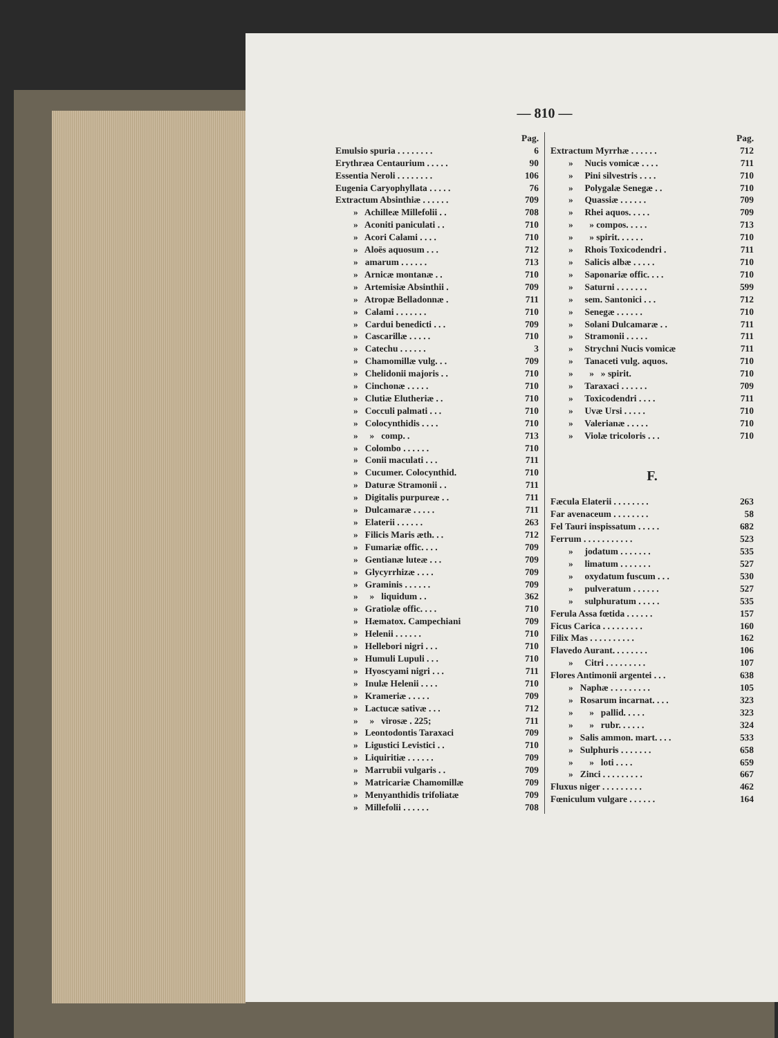— 810 —
Pag.
Emulsio spuria . . . . . . . . 6
Erythræa Centaurium . . . . . 90
Essentia Neroli . . . . . . . . 106
Eugenia Caryophyllata . . . . . 76
Extractum Absinthiæ . . . . . . 709
» Achilleæ Millefolii . . 708
» Aconiti paniculati . . 710
» Acori Calami . . . . 710
» Aloës aquosum . . . 712
» amarum . . . . . . 713
» Arnicæ montanæ . . 710
» Artemisiæ Absinthii . 709
» Atropæ Belladonnæ . 711
» Calami . . . . . . . 710
» Cardui benedicti . . . 709
» Cascarillæ . . . . . 710
» Catechu . . . . . . 3
» Chamomillæ vulg. . . 709
» Chelidonii majoris . . 710
» Cinchonæ . . . . . 710
» Clutiæ Elutheriæ . . 710
» Cocculi palmati . . . 710
» Colocynthidis . . . . 710
» » comp. . 713
» Colombo . . . . . . 710
» Conii maculati . . . 711
» Cucumer. Colocynthid. 710
» Daturæ Stramonii . . 711
» Digitalis purpureæ . . 711
» Dulcamaræ . . . . . 711
» Elaterii . . . . . . 263
» Filicis Maris æth. . . 712
» Fumariæ offic. . . . 709
» Gentianæ luteæ . . . 709
» Glycyrrhizæ . . . . 709
» Graminis . . . . . . 709
» » liquidum . . 362
» Gratiolæ offic. . . . 710
» Hæmatox. Campechiani 709
» Helenii . . . . . . 710
» Hellebori nigri . . . 710
» Humuli Lupuli . . . 710
» Hyoscyami nigri . . . 711
» Inulæ Helenii . . . . 710
» Krameriæ . . . . . 709
» Lactucæ sativæ . . . 712
» » virosæ . 225; 711
» Leontodontis Taraxaci 709
» Ligustici Levistici . . 710
» Liquiritiæ . . . . . . 709
» Marrubii vulgaris . . 709
» Matricariæ Chamomillæ 709
» Menyanthidis trifoliatæ 709
» Millefolii . . . . . . 708
Pag.
Extractum Myrrhæ . . . . . . 712
» Nucis vomicæ . . . . 711
» Pini silvestris . . . . 710
» Polygalæ Senegæ . . 710
» Quassiæ . . . . . . 709
» Rhei aquos. . . . . 709
» » compos. . . . . 713
» » spirit. . . . . . 710
» Rhois Toxicodendri . 711
» Salicis albæ . . . . . 710
» Saponariæ offic. . . . 710
» Saturni . . . . . . . 599
» sem. Santonici . . . 712
» Senegæ . . . . . . 710
» Solani Dulcamaræ . . 711
» Stramonii . . . . . 711
» Strychni Nucis vomicæ 711
» Tanaceti vulg. aquos. 710
» » » spirit. 710
» Taraxaci . . . . . . 709
» Toxicodendri . . . . 711
» Uvæ Ursi . . . . . 710
» Valerianæ . . . . . 710
» Violæ tricoloris . . . 710
F.
Fæcula Elaterii . . . . . . . . 263
Far avenaceum . . . . . . . . 58
Fel Tauri inspissatum . . . . . 682
Ferrum . . . . . . . . . . . 523
» jodatum . . . . . . . 535
» limatum . . . . . . . 527
» oxydatum fuscum . . . 530
» pulveratum . . . . . . 527
» sulphuratum . . . . . 535
Ferula Assa fœtida . . . . . . 157
Ficus Carica . . . . . . . . . 160
Filix Mas . . . . . . . . . . 162
Flavedo Aurant. . . . . . . . 106
» Citri . . . . . . . . . 107
Flores Antimonii argentei . . . 638
» Naphæ . . . . . . . . . 105
» Rosarum incarnat. . . . 323
» » pallid. . . . . 323
» » rubr. . . . . . 324
» Salis ammon. mart. . . . 533
» Sulphuris . . . . . . . 658
» » loti . . . . 659
» Zinci . . . . . . . . . 667
Fluxus niger . . . . . . . . . 462
Fœniculum vulgare . . . . . . 164